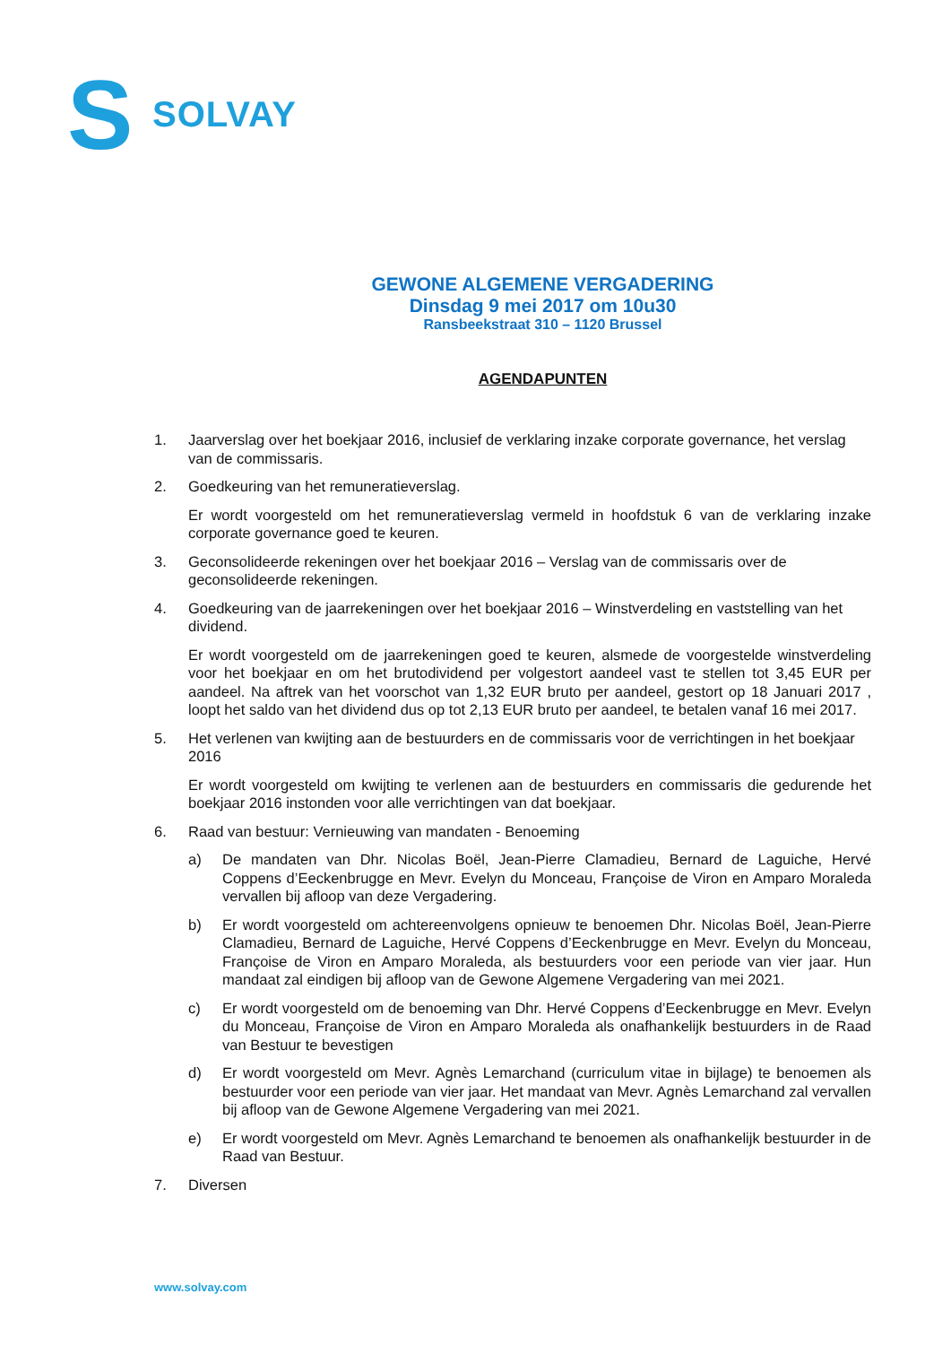S
SOLVAY
GEWONE ALGEMENE VERGADERING
Dinsdag 9 mei 2017 om 10u30
Ransbeekstraat 310 – 1120 Brussel
AGENDAPUNTEN
1. Jaarverslag over het boekjaar 2016, inclusief de verklaring inzake corporate governance, het verslag van de commissaris.
2. Goedkeuring van het remuneratieverslag.
Er wordt voorgesteld om het remuneratieverslag vermeld in hoofdstuk 6 van de verklaring inzake corporate governance goed te keuren.
3. Geconsolideerde rekeningen over het boekjaar 2016 – Verslag van de commissaris over de geconsolideerde rekeningen.
4. Goedkeuring van de jaarrekeningen over het boekjaar 2016 – Winstverdeling en vaststelling van het dividend.
Er wordt voorgesteld om de jaarrekeningen goed te keuren, alsmede de voorgestelde winstverdeling voor het boekjaar en om het brutodividend per volgestort aandeel vast te stellen tot 3,45 EUR per aandeel. Na aftrek van het voorschot van 1,32 EUR bruto per aandeel, gestort op 18 Januari 2017 , loopt het saldo van het dividend dus op tot 2,13 EUR bruto per aandeel, te betalen vanaf 16 mei 2017.
5. Het verlenen van kwijting aan de bestuurders en de commissaris voor de verrichtingen in het boekjaar 2016
Er wordt voorgesteld om kwijting te verlenen aan de bestuurders en commissaris die gedurende het boekjaar 2016 instonden voor alle verrichtingen van dat boekjaar.
6. Raad van bestuur: Vernieuwing van mandaten - Benoeming
a) De mandaten van Dhr. Nicolas Boël, Jean-Pierre Clamadieu, Bernard de Laguiche, Hervé Coppens d’Eeckenbrugge en Mevr. Evelyn du Monceau, Françoise de Viron en Amparo Moraleda vervallen bij afloop van deze Vergadering.
b) Er wordt voorgesteld om achtereenvolgens opnieuw te benoemen Dhr. Nicolas Boël, Jean-Pierre Clamadieu, Bernard de Laguiche, Hervé Coppens d’Eeckenbrugge en Mevr. Evelyn du Monceau, Françoise de Viron en Amparo Moraleda, als bestuurders voor een periode van vier jaar. Hun mandaat zal eindigen bij afloop van de Gewone Algemene Vergadering van mei 2021.
c) Er wordt voorgesteld om de benoeming van Dhr. Hervé Coppens d’Eeckenbrugge en Mevr. Evelyn du Monceau, Françoise de Viron en Amparo Moraleda als onafhankelijk bestuurders in de Raad van Bestuur te bevestigen
d) Er wordt voorgesteld om Mevr. Agnès Lemarchand (curriculum vitae in bijlage) te benoemen als bestuurder voor een periode van vier jaar. Het mandaat van Mevr. Agnès Lemarchand zal vervallen bij afloop van de Gewone Algemene Vergadering van mei 2021.
e) Er wordt voorgesteld om Mevr. Agnès Lemarchand te benoemen als onafhankelijk bestuurder in de Raad van Bestuur.
7. Diversen
www.solvay.com